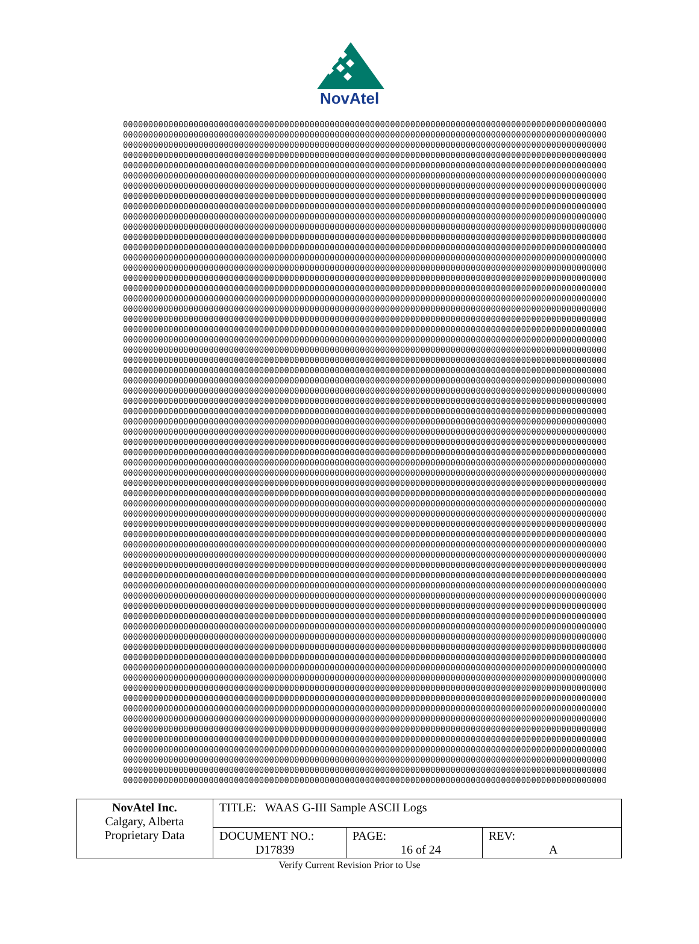NovAtel
000000000000000000000000000000000000000000000000000000000000000000000000000000000000000000000000 000000000000000000000000000000000000000000000000000000000000000000000000000000000000000000000000 000000000000000000000000000000000000000000000000000000000000000000000000000000000000000000000000 000000000000000000000000000000000000000000000000000000000000000000000000000000000000000000000000 000000000000000000000000000000000000000000000000000000000000000000000000000000000000000000000000 000000000000000000000000000000000000000000000000000000000000000000000000000000000000000000000000 000000000000000000000000000000000000000000000000000000000000000000000000000000000000000000000000 000000000000000000000000000000000000000000000000000000000000000000000000000000000000000000000000 000000000000000000000000000000000000000000000000000000000000000000000000000000000000000000000000 000000000000000000000000000000000000000000000000000000000000000000000000000000000000000000000000 000000000000000000000000000000000000000000000000000000000000000000000000000000000000000000000000 000000000000000000000000000000000000000000000000000000000000000000000000000000000000000000000000 000000000000000000000000000000000000000000000000000000000000000000000000000000000000000000000000 000000000000000000000000000000000000000000000000000000000000000000000000000000000000000000000000 000000000000000000000000000000000000000000000000000000000000000000000000000000000000000000000000 000000000000000000000000000000000000000000000000000000000000000000000000000000000000000000000000 000000000000000000000000000000000000000000000000000000000000000000000000000000000000000000000000 000000000000000000000000000000000000000000000000000000000000000000000000000000000000000000000000 000000000000000000000000000000000000000000000000000000000000000000000000000000000000000000000000 000000000000000000000000000000000000000000000000000000000000000000000000000000000000000000000000 000000000000000000000000000000000000000000000000000000000000000000000000000000000000000000000000 000000000000000000000000000000000000000000000000000000000000000000000000000000000000000000000000 000000000000000000000000000000000000000000000000000000000000000000000000000000000000000000000000 000000000000000000000000000000000000000000000000000000000000000000000000000000000000000000000000 000000000000000000000000000000000000000000000000000000000000000000000000000000000000000000000000 000000000000000000000000000000000000000000000000000000000000000000000000000000000000000000000000 000000000000000000000000000000000000000000000000000000000000000000000000000000000000000000000000 000000000000000000000000000000000000000000000000000000000000000000000000000000000000000000000000 000000000000000000000000000000000000000000000000000000000000000000000000000000000000000000000000 000000000000000000000000000000000000000000000000000000000000000000000000000000000000000000000000 000000000000000000000000000000000000000000000000000000000000000000000000000000000000000000000000 000000000000000000000000000000000000000000000000000000000000000000000000000000000000000000000000 000000000000000000000000000000000000000000000000000000000000000000000000000000000000000000000000 000000000000000000000000000000000000000000000000000000000000000000000000000000000000000000000000 000000000000000000000000000000000000000000000000000000000000000000000000000000000000000000000000 000000000000000000000000000000000000000000000000000000000000000000000000000000000000000000000000 000000000000000000000000000000000000000000000000000000000000000000000000000000000000000000000000 000000000000000000000000000000000000000000000000000000000000000000000000000000000000000000000000 000000000000000000000000000000000000000000000000000000000000000000000000000000000000000000000000 000000000000000000000000000000000000000000000000000000000000000000000000000000000000000000000000 000000000000000000000000000000000000000000000000000000000000000000000000000000000000000000000000 000000000000000000000000000000000000000000000000000000000000000000000000000000000000000000000000 000000000000000000000000000000000000000000000000000000000000000000000000000000000000000000000000 000000000000000000000000000000000000000000000000000000000000000000000000000000000000000000000000 000000000000000000000000000000000000000000000000000000000000000000000000000000000000000000000000 000000000000000000000000000000000000000000000000000000000000000000000000000000000000000000000000 000000000000000000000000000000000000000000000000000000000000000000000000000000000000000000000000 000000000000000000000000000000000000000000000000000000000000000000000000000000000000000000000000 000000000000000000000000000000000000000000000000000000000000000000000000000000000000000000000000 000000000000000000000000000000000000000000000000000000000000000000000000000000000000000000000000 000000000000000000000000000000000000000000000000000000000000000000000000000000000000000000000000 000000000000000000000000000000000000000000000000000000000000000000000000000000000000000000000000 000000000000000000000000000000000000000000000000000000000000000000000000000000000000000000000000 000000000000000000000000000000000000000000000000000000000000000000000000000000000000000000000000 000000000000000000000000000000000000000000000000000000000000000000000000000000000000000000000000 000000000000000000000000000000000000000000000000000000000000000000000000000000000000000000000000 000000000000000000000000000000000000000000000000000000000000000000000000000000000000000000000000 000000000000000000000000000000000000000000000000000000000000000000000000000000000000000000000000 000000000000000000000000000000000000000000000000000000000000000000000000000000000000000000000000 000000000000000000000000000000000000000000000000000000000000000000000000000000000000000000000000 000000000000000000000000000000000000000000000000000000000000000000000000000000000000000000000000 000000000000000000000000000000000000000000000000000000000000000000000000000000000000000000000000 000000000000000000000000000000000000000000000000000000000000000000000000000000000000000000000000 000000000000000000000000000000000000000000000000000000000000000000000000000000000000000000000000 000000000000000000000000000000000000000000000000000000000000000000000000000000000000000000000000
| NovAtel Inc. Calgary, Alberta Proprietary Data | TITLE: WAAS G-III Sample ASCII Logs | | |
| | DOCUMENT NO.: D17839 | PAGE: 16 of 24 | REV: A |
Verify Current Revision Prior to Use